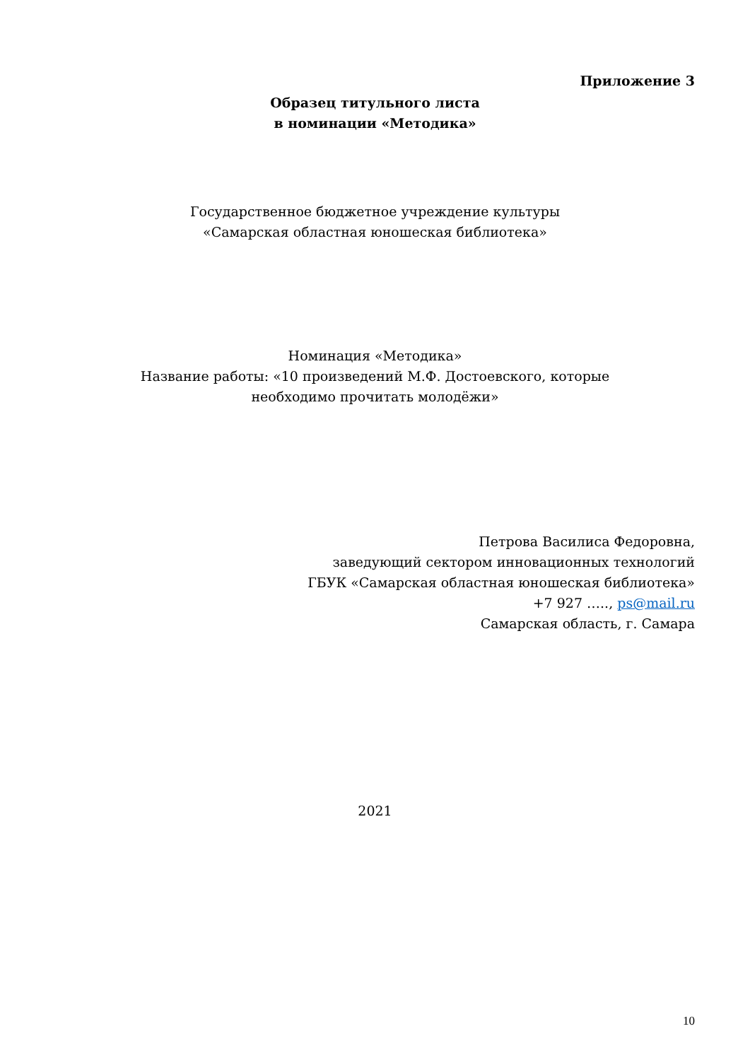Приложение 3
Образец титульного листа
в номинации «Методика»
Государственное бюджетное учреждение культуры
«Самарская областная юношеская библиотека»
Номинация «Методика»
Название работы: «10 произведений М.Ф. Достоевского, которые
необходимо прочитать молодёжи»
Петрова Василиса Федоровна,
заведующий сектором инновационных технологий
ГБУК «Самарская областная юношеская библиотека»
+7 927 ….., ps@mail.ru
Самарская область, г. Самара
2021
10